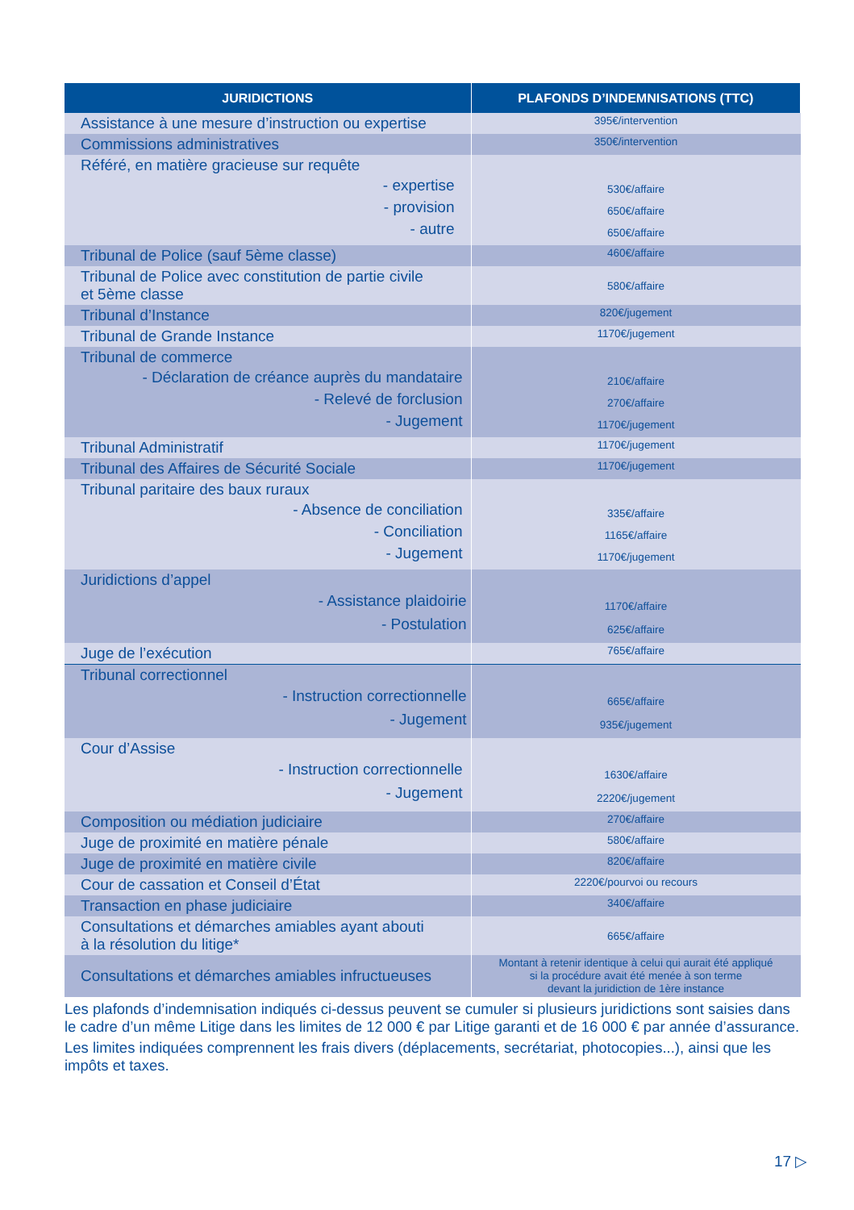| JURIDICTIONS | PLAFONDS D’INDEMNISATIONS (TTC) |
| --- | --- |
| Assistance à une mesure d’instruction ou expertise | 395€/intervention |
| Commissions administratives | 350€/intervention |
| Référé, en matière gracieuse sur requête - expertise - provision - autre | 530€/affaire 650€/affaire 650€/affaire |
| Tribunal de Police (sauf 5ème classe) | 460€/affaire |
| Tribunal de Police avec constitution de partie civile et 5ème classe | 580€/affaire |
| Tribunal d’Instance | 820€/jugement |
| Tribunal de Grande Instance | 1170€/jugement |
| Tribunal de commerce - Déclaration de créance auprès du mandataire - Relevé de forclusion - Jugement | 210€/affaire 270€/affaire 1170€/jugement |
| Tribunal Administratif | 1170€/jugement |
| Tribunal des Affaires de Sécurité Sociale | 1170€/jugement |
| Tribunal paritaire des baux ruraux - Absence de conciliation - Conciliation - Jugement | 335€/affaire 1165€/affaire 1170€/jugement |
| Juridictions d’appel - Assistance plaidoirie - Postulation | 1170€/affaire 625€/affaire |
| Juge de l’exécution | 765€/affaire |
| Tribunal correctionnel - Instruction correctionnelle - Jugement | 665€/affaire 935€/jugement |
| Cour d’Assise - Instruction correctionnelle - Jugement | 1630€/affaire 2220€/jugement |
| Composition ou médiation judiciaire | 270€/affaire |
| Juge de proximité en matière pénale | 580€/affaire |
| Juge de proximité en matière civile | 820€/affaire |
| Cour de cassation et Conseil d’État | 2220€/pourvoi ou recours |
| Transaction en phase judiciaire | 340€/affaire |
| Consultations et démarches amiables ayant abouti à la résolution du litige* | 665€/affaire |
| Consultations et démarches amiables infructueuses | Montant à retenir identique à celui qui aurait été appliqué si la procédure avait été menée à son terme devant la juridiction de 1ère instance |
Les plafonds d’indemnisation indiqués ci-dessus peuvent se cumuler si plusieurs juridictions sont saisies dans le cadre d’un même Litige dans les limites de 12 000 € par Litige garanti et de 16 000 € par année d’assurance.
Les limites indiquées comprennent les frais divers (déplacements, secrétariat, photocopies...), ainsi que les impôts et taxes.
17 ▷